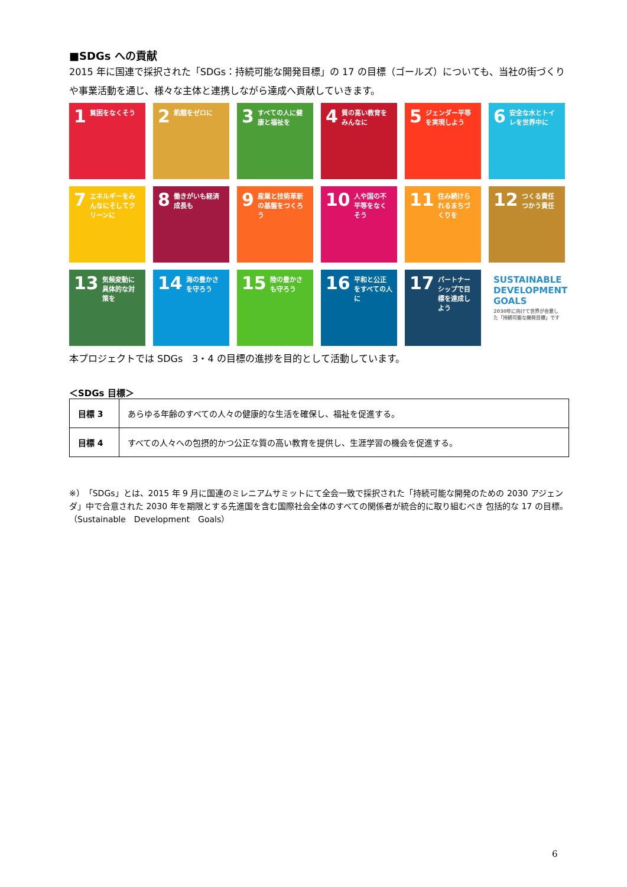■SDGs への貢献
2015 年に国連で採択された「SDGs：持続可能な開発目標」の 17 の目標（ゴールズ）についても、当社の街づくりや事業活動を通じ、様々な主体と連携しながら達成へ貢献していきます。
1 貧困をなくそう
2 飢餓をゼロに
3 すべての人に健康と福祉を
4 質の高い教育をみんなに
5 ジェンダー平等を実現しよう
6 安全な水とトイレを世界中に
7 エネルギーをみんなにそしてクリーンに
8 働きがいも経済成長も
9 産業と技術革新の基盤をつくろう
10 人や国の不平等をなくそう
11 住み続けられるまちづくりを
12 つくる責任つかう責任
13 気候変動に具体的な対策を
14 海の豊かさを守ろう
15 陸の豊かさも守ろう
16 平和と公正をすべての人に
17 パートナーシップで目標を達成しよう
SUSTAINABLE DEVELOPMENT GOALS
2030年に向けて世界が合意した「持続可能な開発目標」です
本プロジェクトでは SDGs　3・4 の目標の進捗を目的として活動しています。
＜SDGs 目標＞
| 目標 3 | あらゆる年齢のすべての人々の健康的な生活を確保し、福祉を促進する。 |
| 目標 4 | すべての人々への包摂的かつ公正な質の高い教育を提供し、生涯学習の機会を促進する。 |
※）「SDGs」とは、2015 年 9 月に国連のミレニアムサミットにて全会一致で採択された「持続可能な開発のための 2030 アジェンダ」中で合意された 2030 年を期限とする先進国を含む国際社会全体のすべての関係者が統合的に取り組むべき 包括的な 17 の目標。（Sustainable　Development　Goals）
6